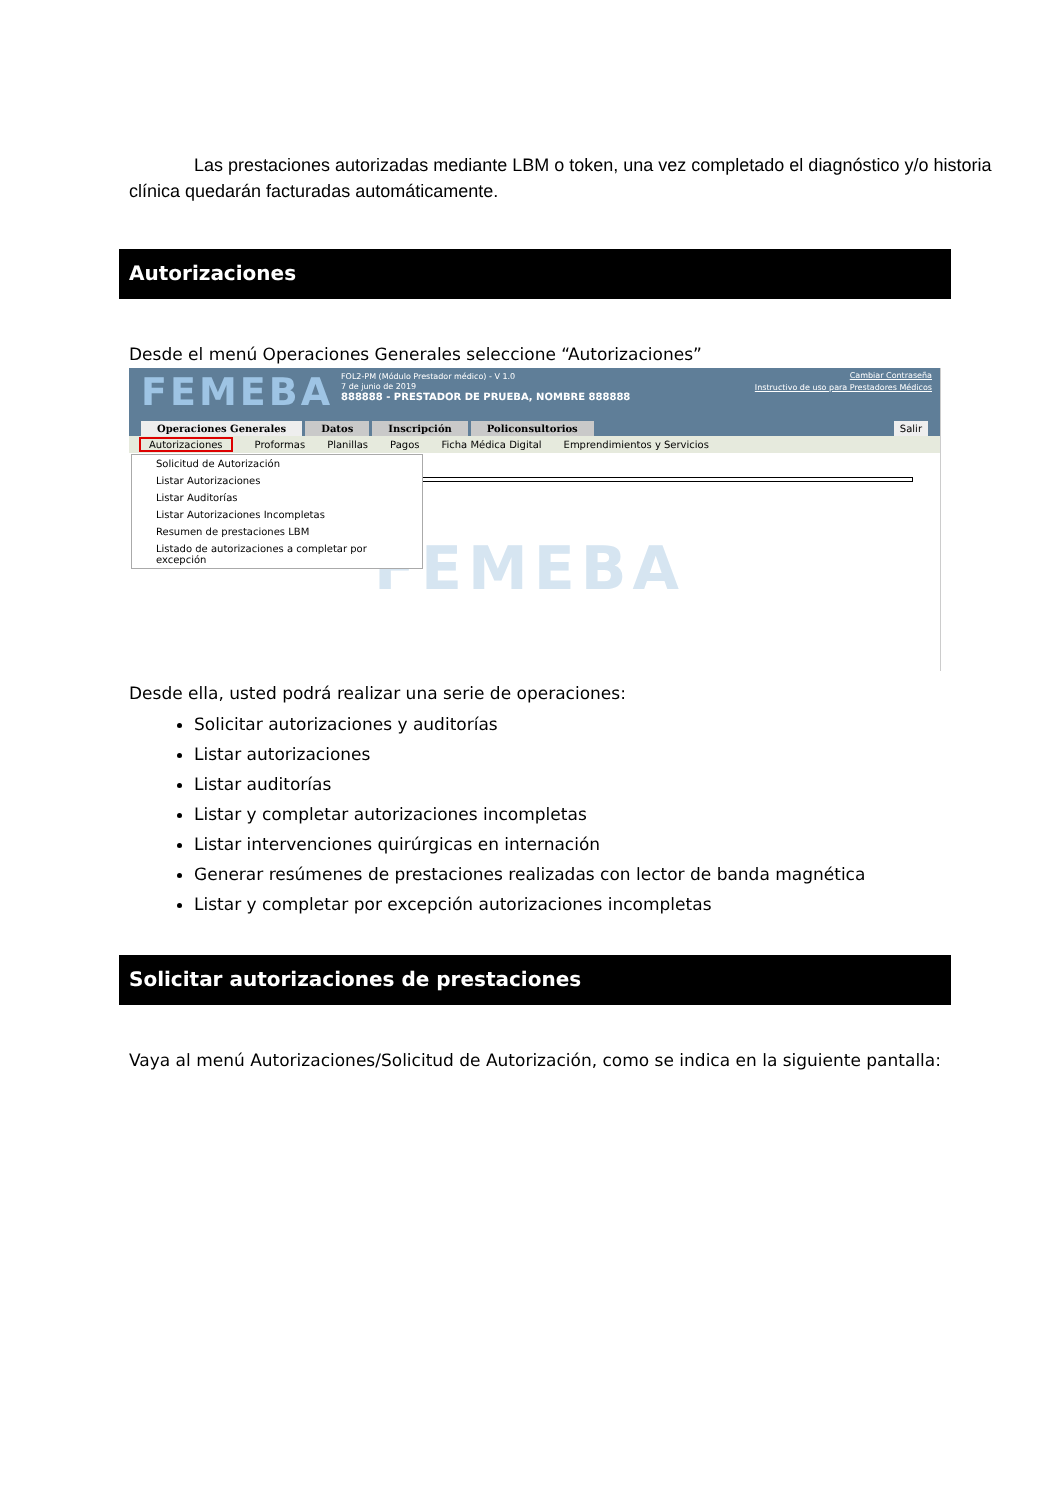Las prestaciones autorizadas mediante LBM o token, una vez completado el diagnóstico y/o historia clínica quedarán facturadas automáticamente.
Autorizaciones
Desde el menú Operaciones Generales seleccione “Autorizaciones”
FEMEBA
FOL2-PM (Módulo Prestador médico) - V 1.0
7 de junio de 2019
888888 - PRESTADOR DE PRUEBA, NOMBRE 888888
Cambiar Contraseña
Instructivo de uso para Prestadores Médicos
Operaciones Generales Datos Inscripción Policonsultorios
Salir
Autorizaciones Proformas Planillas Pagos Ficha Médica Digital Emprendimientos y Servicios
FEMEBA
Solicitud de Autorización
Listar Autorizaciones
Listar Auditorías
Listar Autorizaciones Incompletas
Resumen de prestaciones LBM
Listado de autorizaciones a completar por excepción
Desde ella, usted podrá realizar una serie de operaciones:
Solicitar autorizaciones y auditorías
Listar autorizaciones
Listar auditorías
Listar y completar autorizaciones incompletas
Listar intervenciones quirúrgicas en internación
Generar resúmenes de prestaciones realizadas con lector de banda magnética
Listar y completar por excepción autorizaciones incompletas
Solicitar autorizaciones de prestaciones
Vaya al menú Autorizaciones/Solicitud de Autorización, como se indica en la siguiente pantalla: